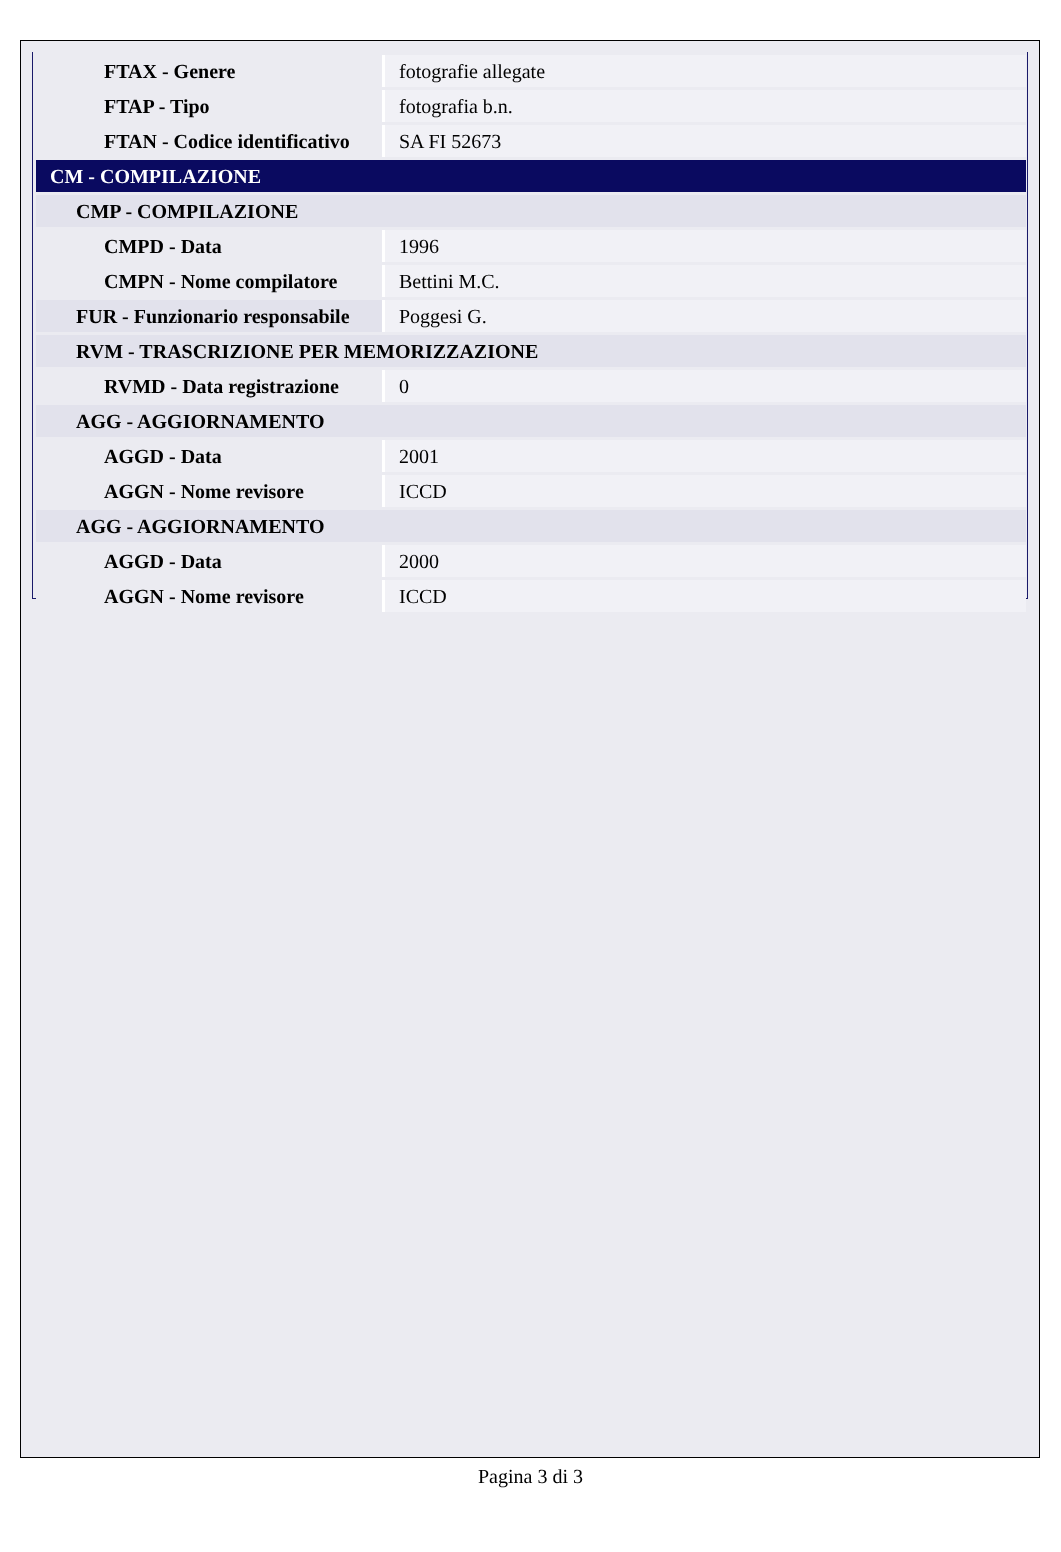| FTAX - Genere | fotografie allegate |
| FTAP - Tipo | fotografia b.n. |
| FTAN - Codice identificativo | SA FI 52673 |
| CM - COMPILAZIONE | |
| CMP - COMPILAZIONE | |
| CMPD - Data | 1996 |
| CMPN - Nome compilatore | Bettini M.C. |
| FUR - Funzionario responsabile | Poggesi G. |
| RVM - TRASCRIZIONE PER MEMORIZZAZIONE | |
| RVMD - Data registrazione | 0 |
| AGG - AGGIORNAMENTO | |
| AGGD - Data | 2001 |
| AGGN - Nome revisore | ICCD |
| AGG - AGGIORNAMENTO | |
| AGGD - Data | 2000 |
| AGGN - Nome revisore | ICCD |
Pagina 3 di 3